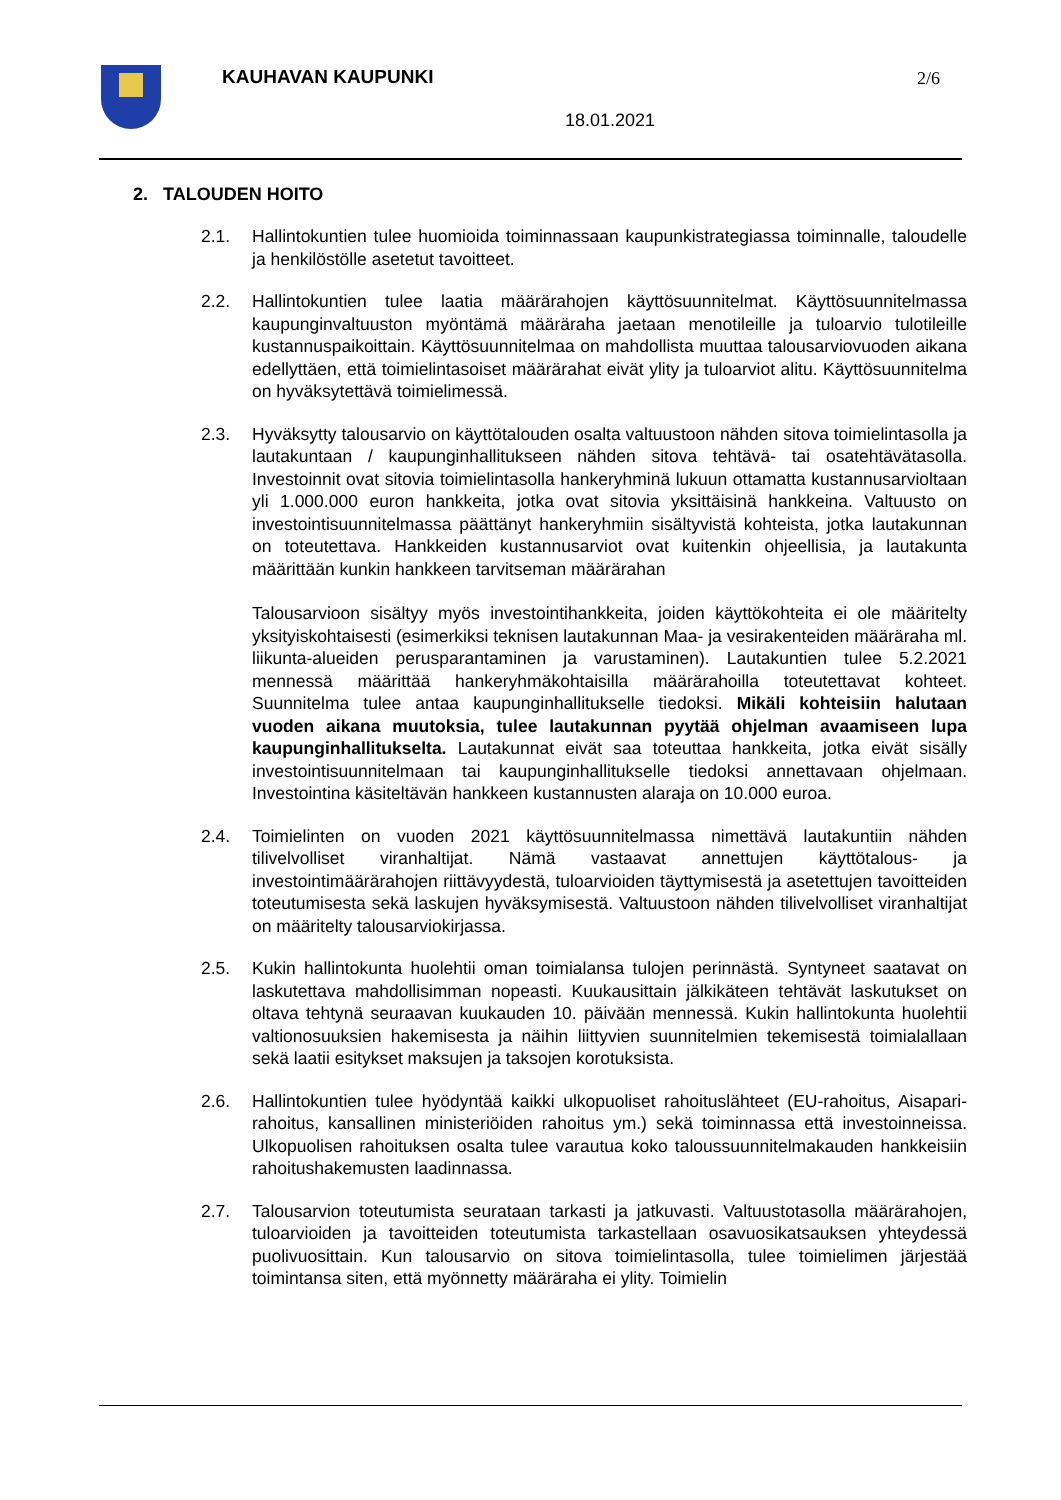KAUHAVAN KAUPUNKI 2/6
18.01.2021
2. TALOUDEN HOITO
2.1. Hallintokuntien tulee huomioida toiminnassaan kaupunkistrategiassa toiminnalle, taloudelle ja henkilöstölle asetetut tavoitteet.
2.2. Hallintokuntien tulee laatia määrärahojen käyttösuunnitelmat. Käyttösuunnitelmassa kaupunginvaltuuston myöntämä määräraha jaetaan menotileille ja tuloarvio tulotileille kustannuspaikoittain. Käyttösuunnitelmaa on mahdollista muuttaa talousarviovuoden aikana edellyttäen, että toimielintasoiset määrärahat eivät ylity ja tuloarviot alitu. Käyttösuunnitelma on hyväksytettävä toimielimessä.
2.3. Hyväksytty talousarvio on käyttötalouden osalta valtuustoon nähden sitova toimielintasolla ja lautakuntaan / kaupunginhallitukseen nähden sitova tehtävä- tai osatehtävätasolla. Investoinnit ovat sitovia toimielintasolla hankeryhminä lukuun ottamatta kustannusarvioltaan yli 1.000.000 euron hankkeita, jotka ovat sitovia yksittäisinä hankkeina. Valtuusto on investointisuunnitelmassa päättänyt hankeryhmiin sisältyvistä kohteista, jotka lautakunnan on toteutettava. Hankkeiden kustannusarviot ovat kuitenkin ohjeellisia, ja lautakunta määrittään kunkin hankkeen tarvitseman määrärahan
Talousarvioon sisältyy myös investointihankkeita, joiden käyttökohteita ei ole määritelty yksityiskohtaisesti (esimerkiksi teknisen lautakunnan Maa- ja vesirakenteiden määräraha ml. liikunta-alueiden perusparantaminen ja varustaminen). Lautakuntien tulee 5.2.2021 mennessä määrittää hankeryhmäkohtaisilla määrärahoilla toteutettavat kohteet. Suunnitelma tulee antaa kaupunginhallitukselle tiedoksi. Mikäli kohteisiin halutaan vuoden aikana muutoksia, tulee lautakunnan pyytää ohjelman avaamiseen lupa kaupunginhallitukselta. Lautakunnat eivät saa toteuttaa hankkeita, jotka eivät sisälly investointisuunnitelmaan tai kaupunginhallitukselle tiedoksi annettavaan ohjelmaan. Investointina käsiteltävän hankkeen kustannusten alaraja on 10.000 euroa.
2.4. Toimielinten on vuoden 2021 käyttösuunnitelmassa nimettävä lautakuntiin nähden tilivelvolliset viranhaltijat. Nämä vastaavat annettujen käyttötalous- ja investointimäärärahojen riittävyydestä, tuloarvioiden täyttymisestä ja asetettujen tavoitteiden toteutumisesta sekä laskujen hyväksymisestä. Valtuustoon nähden tilivelvolliset viranhaltijat on määritelty talousarviokirjassa.
2.5. Kukin hallintokunta huolehtii oman toimialansa tulojen perinnästä. Syntyneet saatavat on laskutettava mahdollisimman nopeasti. Kuukausittain jälkikäteen tehtävät laskutukset on oltava tehtynä seuraavan kuukauden 10. päivään mennessä. Kukin hallintokunta huolehtii valtionosuuksien hakemisesta ja näihin liittyvien suunnitelmien tekemisestä toimialallaan sekä laatii esitykset maksujen ja taksojen korotuksista.
2.6. Hallintokuntien tulee hyödyntää kaikki ulkopuoliset rahoituslähteet (EU-rahoitus, Aisapari- rahoitus, kansallinen ministeriöiden rahoitus ym.) sekä toiminnassa että investoinneissa. Ulkopuolisen rahoituksen osalta tulee varautua koko taloussuunnitelmakauden hankkeisiin rahoitushakemusten laadinnassa.
2.7. Talousarvion toteutumista seurataan tarkasti ja jatkuvasti. Valtuustotasolla määrärahojen, tuloarvioiden ja tavoitteiden toteutumista tarkastellaan osavuosikatsauksen yhteydessä puolivuosittain. Kun talousarvio on sitova toimielintasolla, tulee toimielimen järjestää toimintansa siten, että myönnetty määräraha ei ylity. Toimielin